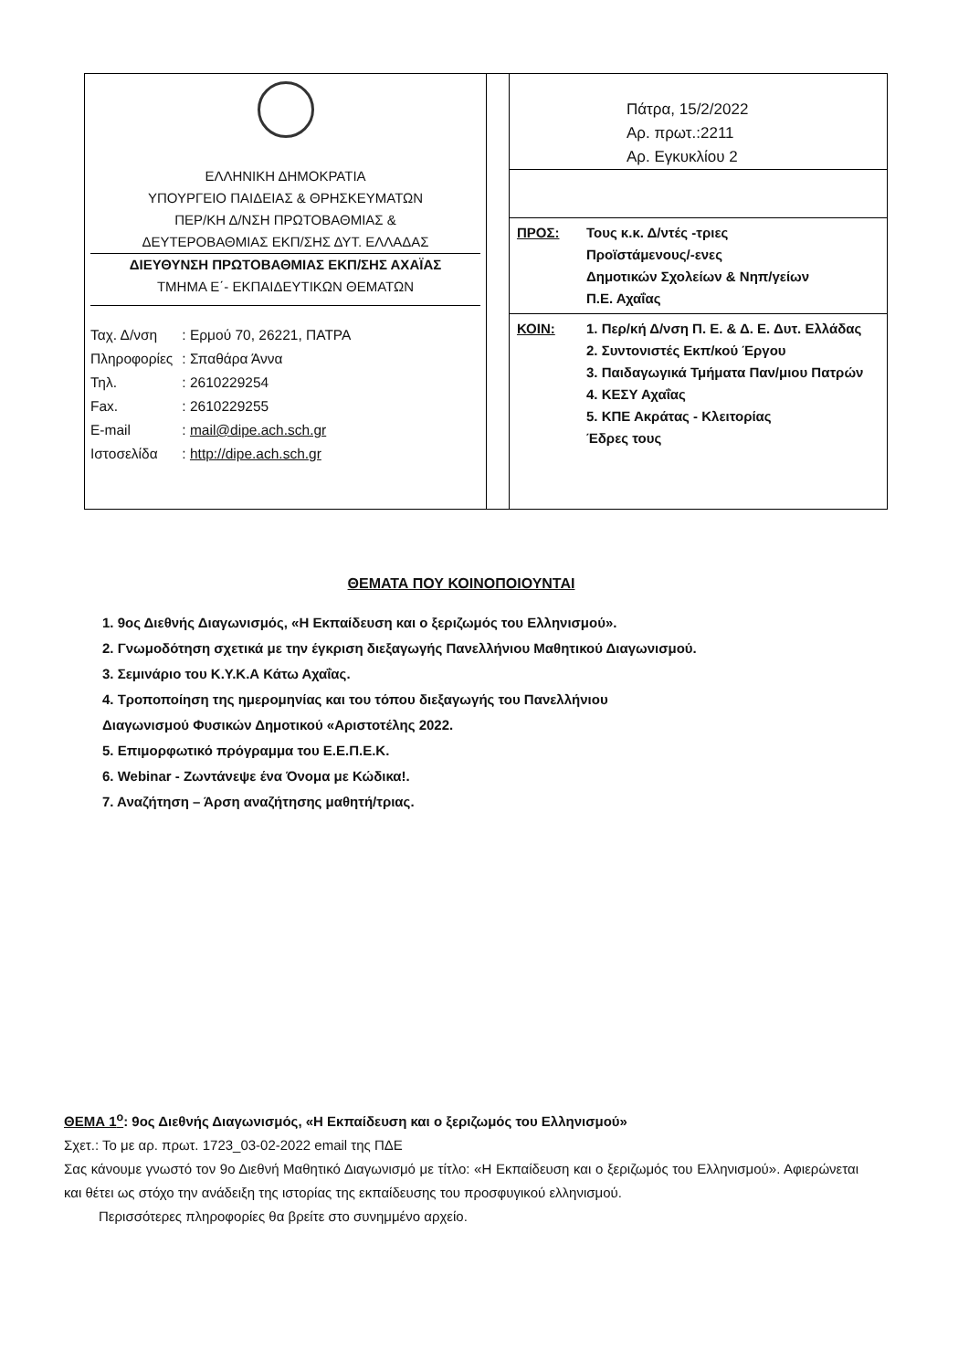ΕΛΛΗΝΙΚΗ ΔΗΜΟΚΡΑΤΙΑ
ΥΠΟΥΡΓΕΙΟ ΠΑΙΔΕΙΑΣ & ΘΡΗΣΚΕΥΜΑΤΩΝ
ΠΕΡ/ΚΗ Δ/ΝΣΗ ΠΡΩΤΟΒΑΘΜΙΑΣ &
ΔΕΥΤΕΡΟΒΑΘΜΙΑΣ ΕΚΠ/ΣΗΣ ΔΥΤ. ΕΛΛΑΔΑΣ
ΔΙΕΥΘΥΝΣΗ ΠΡΩΤΟΒΑΘΜΙΑΣ ΕΚΠ/ΣΗΣ ΑΧΑΪΑΣ
ΤΜΗΜΑ Ε΄- ΕΚΠΑΙΔΕΥΤΙΚΩΝ ΘΕΜΑΤΩΝ
| Ταχ. Δ/νση | : Ερμού 70, 26221, ΠΑΤΡΑ |
| Πληροφορίες | : Σπαθάρα Άννα |
| Τηλ. | : 2610229254 |
| Fax. | : 2610229255 |
| E-mail | : mail@dipe.ach.sch.gr |
| Ιστοσελίδα | : http://dipe.ach.sch.gr |
Πάτρα, 15/2/2022
Αρ. πρωτ.:2211
Αρ. Εγκυκλίου 2
| ΠΡΟΣ: | Τους κ.κ. Δ/ντές -τριες Προϊστάμενους/-ενες Δημοτικών Σχολείων & Νηπ/γείων Π.Ε. Αχαΐας |
| ΚΟΙΝ: | 1. Περ/κή Δ/νση Π. Ε. & Δ. Ε. Δυτ. Ελλάδας 2. Συντονιστές Εκπ/κού Έργου 3. Παιδαγωγικά Τμήματα Παν/μιου Πατρών 4. ΚΕΣΥ Αχαΐας 5. ΚΠΕ Ακράτας - Κλειτορίας Έδρες τους |
ΘΕΜΑΤΑ ΠΟΥ ΚΟΙΝΟΠΟΙΟΥΝΤΑΙ
1. 9ος Διεθνής Διαγωνισμός, «Η Εκπαίδευση και ο ξεριζωμός του Ελληνισμού».
2. Γνωμοδότηση σχετικά με την έγκριση διεξαγωγής Πανελλήνιου Μαθητικού Διαγωνισμού.
3. Σεμινάριο του Κ.Υ.Κ.Α Κάτω Αχαΐας.
4. Τροποποίηση της ημερομηνίας και του τόπου διεξαγωγής του Πανελλήνιου
Διαγωνισμού Φυσικών Δημοτικού «Αριστοτέλης 2022.
5. Επιμορφωτικό πρόγραμμα του Ε.Ε.Π.Ε.Κ.
6. Webinar - Ζωντάνεψε ένα Όνομα με Κώδικα!.
7. Αναζήτηση – Άρση αναζήτησης μαθητή/τριας.
ΘΕΜΑ 1<sup>ο</sup>: 9ος Διεθνής Διαγωνισμός, «Η Εκπαίδευση και ο ξεριζωμός του Ελληνισμού»
Σχετ.: Το με αρ. πρωτ. 1723_03-02-2022 email της ΠΔΕ
Σας κάνουμε γνωστό τον 9ο Διεθνή Μαθητικό Διαγωνισμό με τίτλο: «Η Εκπαίδευση και ο ξεριζωμός του Ελληνισμού». Αφιερώνεται και θέτει ως στόχο την ανάδειξη της ιστορίας της εκπαίδευσης του προσφυγικού ελληνισμού.
Περισσότερες πληροφορίες θα βρείτε στο συνημμένο αρχείο.